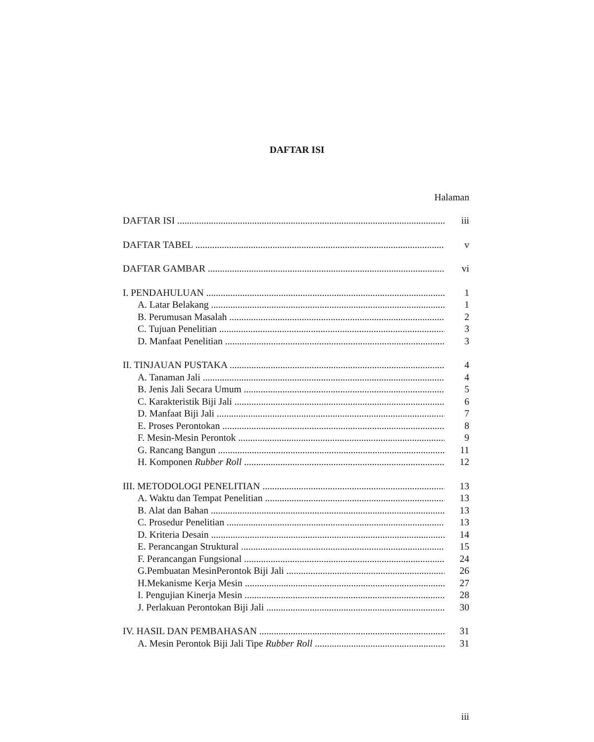DAFTAR ISI
Halaman
DAFTAR ISI iii
DAFTAR TABEL v
DAFTAR GAMBAR vi
I. PENDAHULUAN 1
A. Latar Belakang 1
B. Perumusan Masalah 2
C. Tujuan Penelitian 3
D. Manfaat Penelitian 3
II. TINJAUAN PUSTAKA 4
A. Tanaman Jali 4
B. Jenis Jali Secara Umum 5
C. Karakteristik Biji Jali 6
D. Manfaat Biji Jali 7
E. Proses Perontokan 8
F. Mesin-Mesin Perontok 9
G. Rancang Bangun 11
H. Komponen Rubber Roll 12
III. METODOLOGI PENELITIAN 13
A. Waktu dan Tempat Penelitian 13
B. Alat dan Bahan 13
C. Prosedur Penelitian 13
D. Kriteria Desain 14
E. Perancangan Struktural 15
F. Perancangan Fungsional 24
G.Pembuatan MesinPerontok Biji Jali 26
H.Mekanisme Kerja Mesin 27
I. Pengujian Kinerja Mesin 28
J. Perlakuan Perontokan Biji Jali 30
IV. HASIL DAN PEMBAHASAN 31
A. Mesin Perontok Biji Jali Tipe Rubber Roll 31
iii